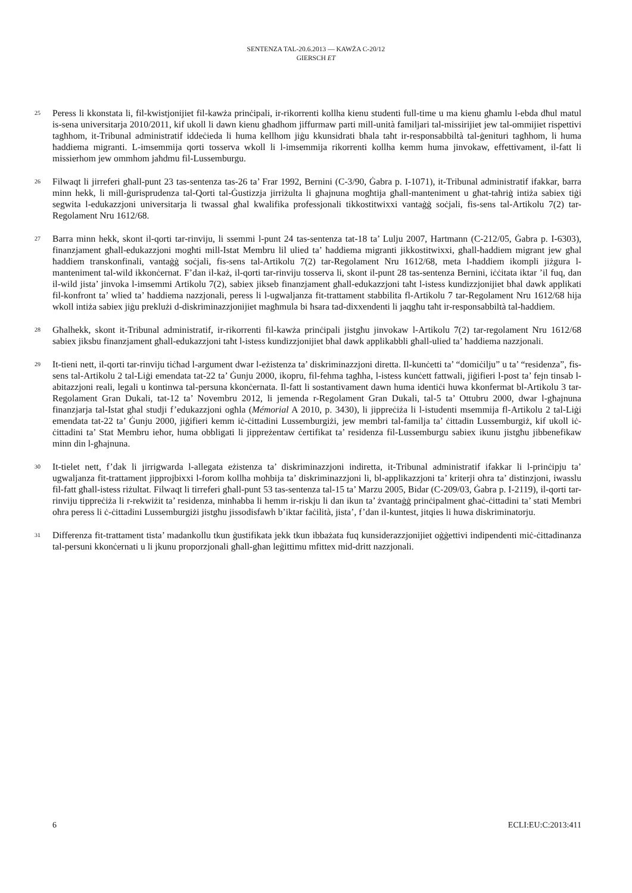SENTENZA TAL-20.6.2013 — KAWŻA C-20/12
GIERSCH ET
25
Peress li kkonstata li, fil-kwistjonijiet fil-kawża prinċipali, ir-rikorrenti kollha kienu studenti full-time u ma kienu għamlu l-ebda dħul matul is-sena universitarja 2010/2011, kif ukoll li dawn kienu għadhom jiffurmaw parti mill-unità familjari tal-missirijiet jew tal-ommijiet rispettivi tagħhom, it-Tribunal administratif iddeċieda li huma kellhom jiġu kkunsidrati bħala taħt ir-responsabbiltà tal-ġenituri tagħhom, li huma ħaddiema migranti. L-imsemmija qorti tosserva wkoll li l-imsemmija rikorrenti kollha kemm huma jinvokaw, effettivament, il-fatt li missierhom jew ommhom jaħdmu fil-Lussemburgu.
26
Filwaqt li jirreferi għall-punt 23 tas-sentenza tas-26 ta’ Frar 1992, Bernini (C-3/90, Ġabra p. I-1071), it-Tribunal administratif ifakkar, barra minn hekk, li mill-ġurisprudenza tal-Qorti tal-Ġustizzja jirriżulta li għajnuna mogħtija għall-manteniment u għat-taħriġ intiża sabiex tiġi segwita l-edukazzjoni universitarja li twassal għal kwalifika professjonali tikkostitwixxi vantaġġ soċjali, fis-sens tal-Artikolu 7(2) tar-Regolament Nru 1612/68.
27
Barra minn hekk, skont il-qorti tar-rinviju, li ssemmi l-punt 24 tas-sentenza tat-18 ta’ Lulju 2007, Hartmann (C-212/05, Ġabra p. I-6303), finanzjament għall-edukazzjoni mogħti mill-Istat Membru lil ulied ta’ ħaddiema migranti jikkostitwixxi, għall-ħaddiem migrant jew għal ħaddiem transkonfinali, vantaġġ soċjali, fis-sens tal-Artikolu 7(2) tar-Regolament Nru 1612/68, meta l-ħaddiem ikompli jiżgura l-manteniment tal-wild ikkonċernat. F’dan il-każ, il-qorti tar-rinviju tosserva li, skont il-punt 28 tas-sentenza Bernini, iċċitata iktar ’il fuq, dan il-wild jista’ jinvoka l-imsemmi Artikolu 7(2), sabiex jikseb finanzjament għall-edukazzjoni taħt l-istess kundizzjonijiet bħal dawk applikati fil-konfront ta’ wlied ta’ ħaddiema nazzjonali, peress li l-ugwaljanza fit-trattament stabbilita fl-Artikolu 7 tar-Regolament Nru 1612/68 hija wkoll intiża sabiex jiġu preklużi d-diskriminazzjonijiet magħmula bi ħsara tad-dixxendenti li jaqgħu taħt ir-responsabbiltà tal-ħaddiem.
28
Għalhekk, skont it-Tribunal administratif, ir-rikorrenti fil-kawża prinċipali jistgħu jinvokaw l-Artikolu 7(2) tar-regolament Nru 1612/68 sabiex jiksbu finanzjament għall-edukazzjoni taħt l-istess kundizzjonijiet bħal dawk applikabbli għall-ulied ta’ ħaddiema nazzjonali.
29
It-tieni nett, il-qorti tar-rinviju tiċħad l-argument dwar l-eżistenza ta’ diskriminazzjoni diretta. Il-kunċetti ta’ “domiċilju” u ta’ “residenza”, fis-sens tal-Artikolu 2 tal-Liġi emendata tat-22 ta’ Ġunju 2000, ikopru, fil-fehma tagħha, l-istess kunċett fattwali, jiġifieri l-post ta’ fejn tinsab l-abitazzjoni reali, legali u kontinwa tal-persuna kkonċernata. Il-fatt li sostantivament dawn huma identiċi huwa kkonfermat bl-Artikolu 3 tar-Regolament Gran Dukali, tat-12 ta’ Novembru 2012, li jemenda r-Regolament Gran Dukali, tal-5 ta’ Ottubru 2000, dwar l-għajnuna finanzjarja tal-Istat għal studji f’edukazzjoni ogħla (Mémorial A 2010, p. 3430), li jippreċiża li l-istudenti msemmija fl-Artikolu 2 tal-Liġi emendata tat-22 ta’ Ġunju 2000, jiġifieri kemm iċ-ċittadini Lussemburgiżi, jew membri tal-familja ta’ ċittadin Lussemburgiż, kif ukoll iċ-ċittadini ta’ Stat Membru ieħor, huma obbligati li jippreżentaw ċertifikat ta’ residenza fil-Lussemburgu sabiex ikunu jistgħu jibbenefikaw minn din l-għajnuna.
30
It-tielet nett, f’dak li jirrigwarda l-allegata eżistenza ta’ diskriminazzjoni indiretta, it-Tribunal administratif ifakkar li l-prinċipju ta’ ugwaljanza fit-trattament jipprojbixxi l-forom kollha moħbija ta’ diskriminazzjoni li, bl-applikazzjoni ta’ kriterji oħra ta’ distinzjoni, iwasslu fil-fatt għall-istess riżultat. Filwaqt li tirreferi għall-punt 53 tas-sentenza tal-15 ta’ Marzu 2005, Bidar (C-209/03, Ġabra p. I-2119), il-qorti tar-rinviju tippreċiża li r-rekwiżit ta’ residenza, minħabba li hemm ir-riskju li dan ikun ta’ żvantaġġ prinċipalment għaċ-ċittadini ta’ stati Membri oħra peress li ċ-ċittadini Lussemburgiżi jistgħu jissodisfawh b’iktar faċilità, jista’, f’dan il-kuntest, jitqies li huwa diskriminatorju.
31
Differenza fit-trattament tista’ madankollu tkun ġustifikata jekk tkun ibbażata fuq kunsiderazzjonijiet oġġettivi indipendenti miċ-ċittadinanza tal-persuni kkonċernati u li jkunu proporzjonali għall-għan leġittimu mfittex mid-dritt nazzjonali.
6 ECLI:EU:C:2013:411